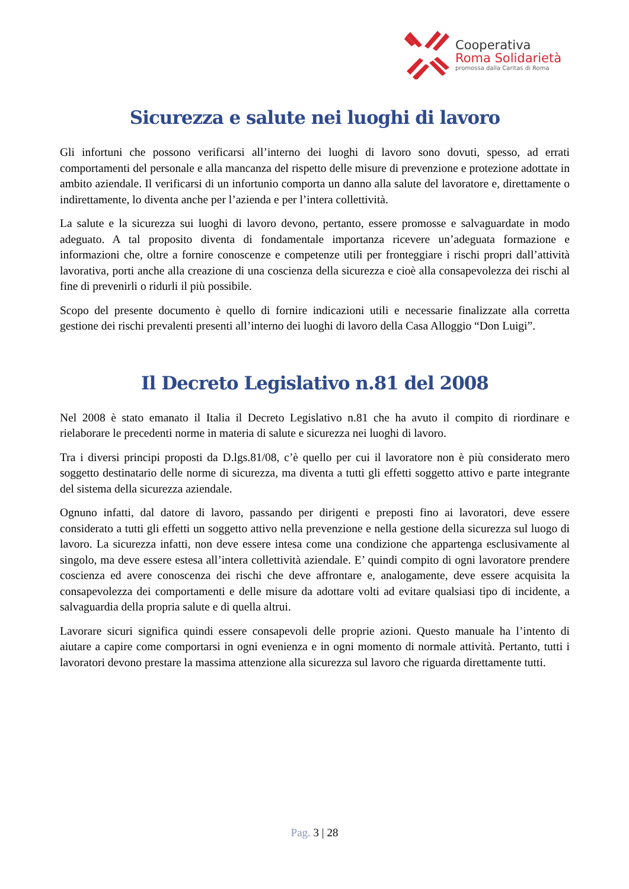Cooperativa
Roma Solidarietà
promossa dalla Caritas di Roma
Sicurezza e salute nei luoghi di lavoro
Gli infortuni che possono verificarsi all’interno dei luoghi di lavoro sono dovuti, spesso, ad errati comportamenti del personale e alla mancanza del rispetto delle misure di prevenzione e protezione adottate in ambito aziendale. Il verificarsi di un infortunio comporta un danno alla salute del lavoratore e, direttamente o indirettamente, lo diventa anche per l’azienda e per l’intera collettività.
La salute e la sicurezza sui luoghi di lavoro devono, pertanto, essere promosse e salvaguardate in modo adeguato. A tal proposito diventa di fondamentale importanza ricevere un’adeguata formazione e informazioni che, oltre a fornire conoscenze e competenze utili per fronteggiare i rischi propri dall’attività lavorativa, porti anche alla creazione di una coscienza della sicurezza e cioè alla consapevolezza dei rischi al fine di prevenirli o ridurli il più possibile.
Scopo del presente documento è quello di fornire indicazioni utili e necessarie finalizzate alla corretta gestione dei rischi prevalenti presenti all’interno dei luoghi di lavoro della Casa Alloggio “Don Luigi”.
Il Decreto Legislativo n.81 del 2008
Nel 2008 è stato emanato il Italia il Decreto Legislativo n.81 che ha avuto il compito di riordinare e rielaborare le precedenti norme in materia di salute e sicurezza nei luoghi di lavoro.
Tra i diversi principi proposti da D.lgs.81/08, c’è quello per cui il lavoratore non è più considerato mero soggetto destinatario delle norme di sicurezza, ma diventa a tutti gli effetti soggetto attivo e parte integrante del sistema della sicurezza aziendale.
Ognuno infatti, dal datore di lavoro, passando per dirigenti e preposti fino ai lavoratori, deve essere considerato a tutti gli effetti un soggetto attivo nella prevenzione e nella gestione della sicurezza sul luogo di lavoro. La sicurezza infatti, non deve essere intesa come una condizione che appartenga esclusivamente al singolo, ma deve essere estesa all’intera collettività aziendale. E’ quindi compito di ogni lavoratore prendere coscienza ed avere conoscenza dei rischi che deve affrontare e, analogamente, deve essere acquisita la consapevolezza dei comportamenti e delle misure da adottare volti ad evitare qualsiasi tipo di incidente, a salvaguardia della propria salute e di quella altrui.
Lavorare sicuri significa quindi essere consapevoli delle proprie azioni. Questo manuale ha l’intento di aiutare a capire come comportarsi in ogni evenienza e in ogni momento di normale attività. Pertanto, tutti i lavoratori devono prestare la massima attenzione alla sicurezza sul lavoro che riguarda direttamente tutti.
Pag. 3 | 28